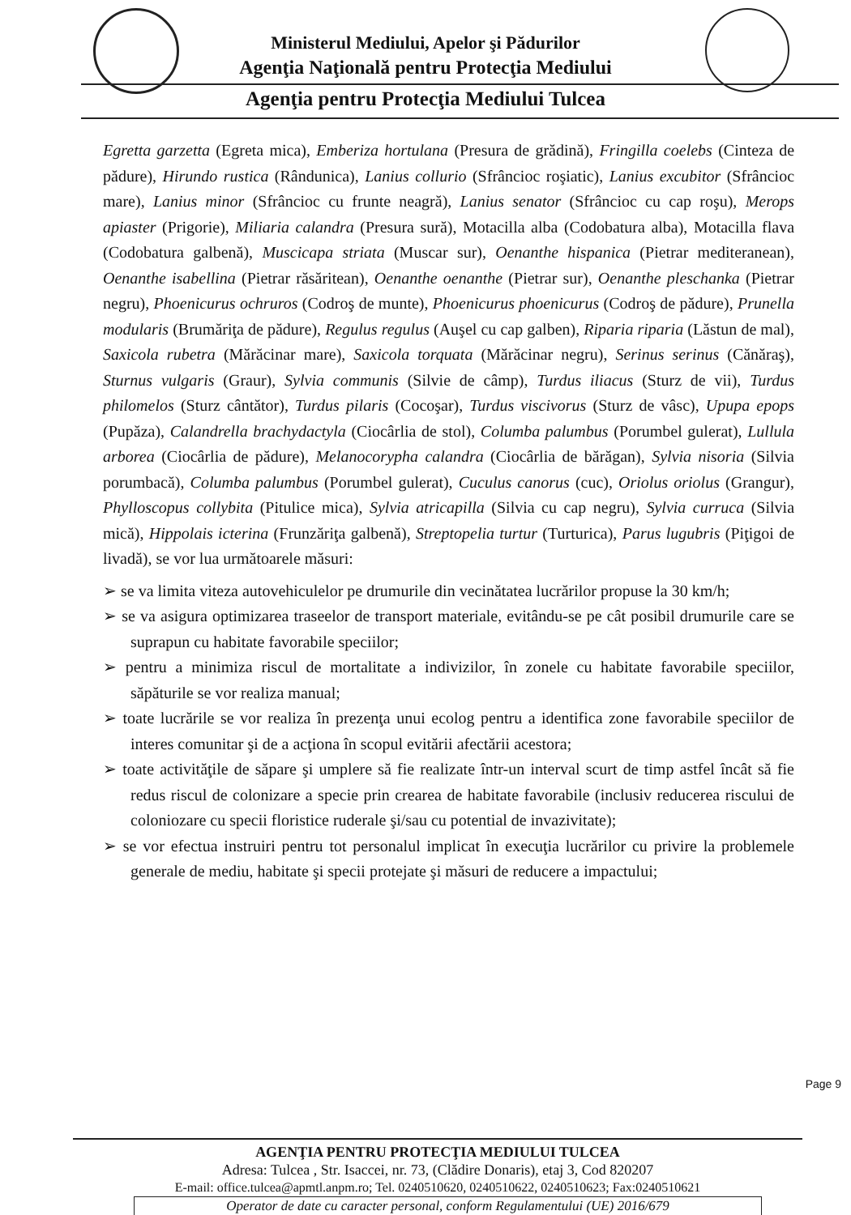Ministerul Mediului, Apelor şi Pădurilor
Agenţia Naţională pentru Protecţia Mediului
Agenţia pentru Protecţia Mediului Tulcea
Egretta garzetta (Egreta mica), Emberiza hortulana (Presura de grădină), Fringilla coelebs (Cinteza de pădure), Hirundo rustica (Rândunica), Lanius collurio (Sfrâncioc roşiatic), Lanius excubitor (Sfrâncioc mare), Lanius minor (Sfrâncioc cu frunte neagră), Lanius senator (Sfrâncioc cu cap roşu), Merops apiaster (Prigorie), Miliaria calandra (Presura sură), Motacilla alba (Codobatura alba), Motacilla flava (Codobatura galbenă), Muscicapa striata (Muscar sur), Oenanthe hispanica (Pietrar mediteranean), Oenanthe isabellina (Pietrar răsăritean), Oenanthe oenanthe (Pietrar sur), Oenanthe pleschanka (Pietrar negru), Phoenicurus ochruros (Codroş de munte), Phoenicurus phoenicurus (Codroş de pădure), Prunella modularis (Brumăriţa de pădure), Regulus regulus (Auşel cu cap galben), Riparia riparia (Lăstun de mal), Saxicola rubetra (Mărăcinar mare), Saxicola torquata (Mărăcinar negru), Serinus serinus (Cănăraş), Sturnus vulgaris (Graur), Sylvia communis (Silvie de câmp), Turdus iliacus (Sturz de vii), Turdus philomelos (Sturz cântător), Turdus pilaris (Cocoşar), Turdus viscivorus (Sturz de vâsc), Upupa epops (Pupăza), Calandrella brachydactyla (Ciocârlia de stol), Columba palumbus (Porumbel gulerat), Lullula arborea (Ciocârlia de pădure), Melanocorypha calandra (Ciocârlia de bărăgan), Sylvia nisoria (Silvia porumbacă), Columba palumbus (Porumbel gulerat), Cuculus canorus (cuc), Oriolus oriolus (Grangur), Phylloscopus collybita (Pitulice mica), Sylvia atricapilla (Silvia cu cap negru), Sylvia curruca (Silvia mică), Hippolais icterina (Frunzăriţa galbenă), Streptopelia turtur (Turturica), Parus lugubris (Piţigoi de livadă), se vor lua următoarele măsuri:
➢ se va limita viteza autovehiculelor pe drumurile din vecinătatea lucrărilor propuse la 30 km/h;
➢ se va asigura optimizarea traseelor de transport materiale, evitându-se pe cât posibil drumurile care se suprapun cu habitate favorabile speciilor;
➢ pentru a minimiza riscul de mortalitate a indivizilor, în zonele cu habitate favorabile speciilor, săpăturile se vor realiza manual;
➢ toate lucrările se vor realiza în prezenţa unui ecolog pentru a identifica zone favorabile speciilor de interes comunitar şi de a acţiona în scopul evitării afectării acestora;
➢ toate activităţile de săpare şi umplere să fie realizate într-un interval scurt de timp astfel încât să fie redus riscul de colonizare a specie prin crearea de habitate favorabile (inclusiv reducerea riscului de coloniozare cu specii floristice ruderale şi/sau cu potential de invazivitate);
➢ se vor efectua instruiri pentru tot personalul implicat în execuţia lucrărilor cu privire la problemele generale de mediu, habitate şi specii protejate şi măsuri de reducere a impactului;
Page 9
AGENŢIA PENTRU PROTECŢIA MEDIULUI TULCEA
Adresa: Tulcea , Str. Isaccei, nr. 73, (Clădire Donaris), etaj 3, Cod 820207
E-mail: office.tulcea@apmtl.anpm.ro; Tel. 0240510620, 0240510622, 0240510623; Fax:0240510621
Operator de date cu caracter personal, conform Regulamentului (UE) 2016/679